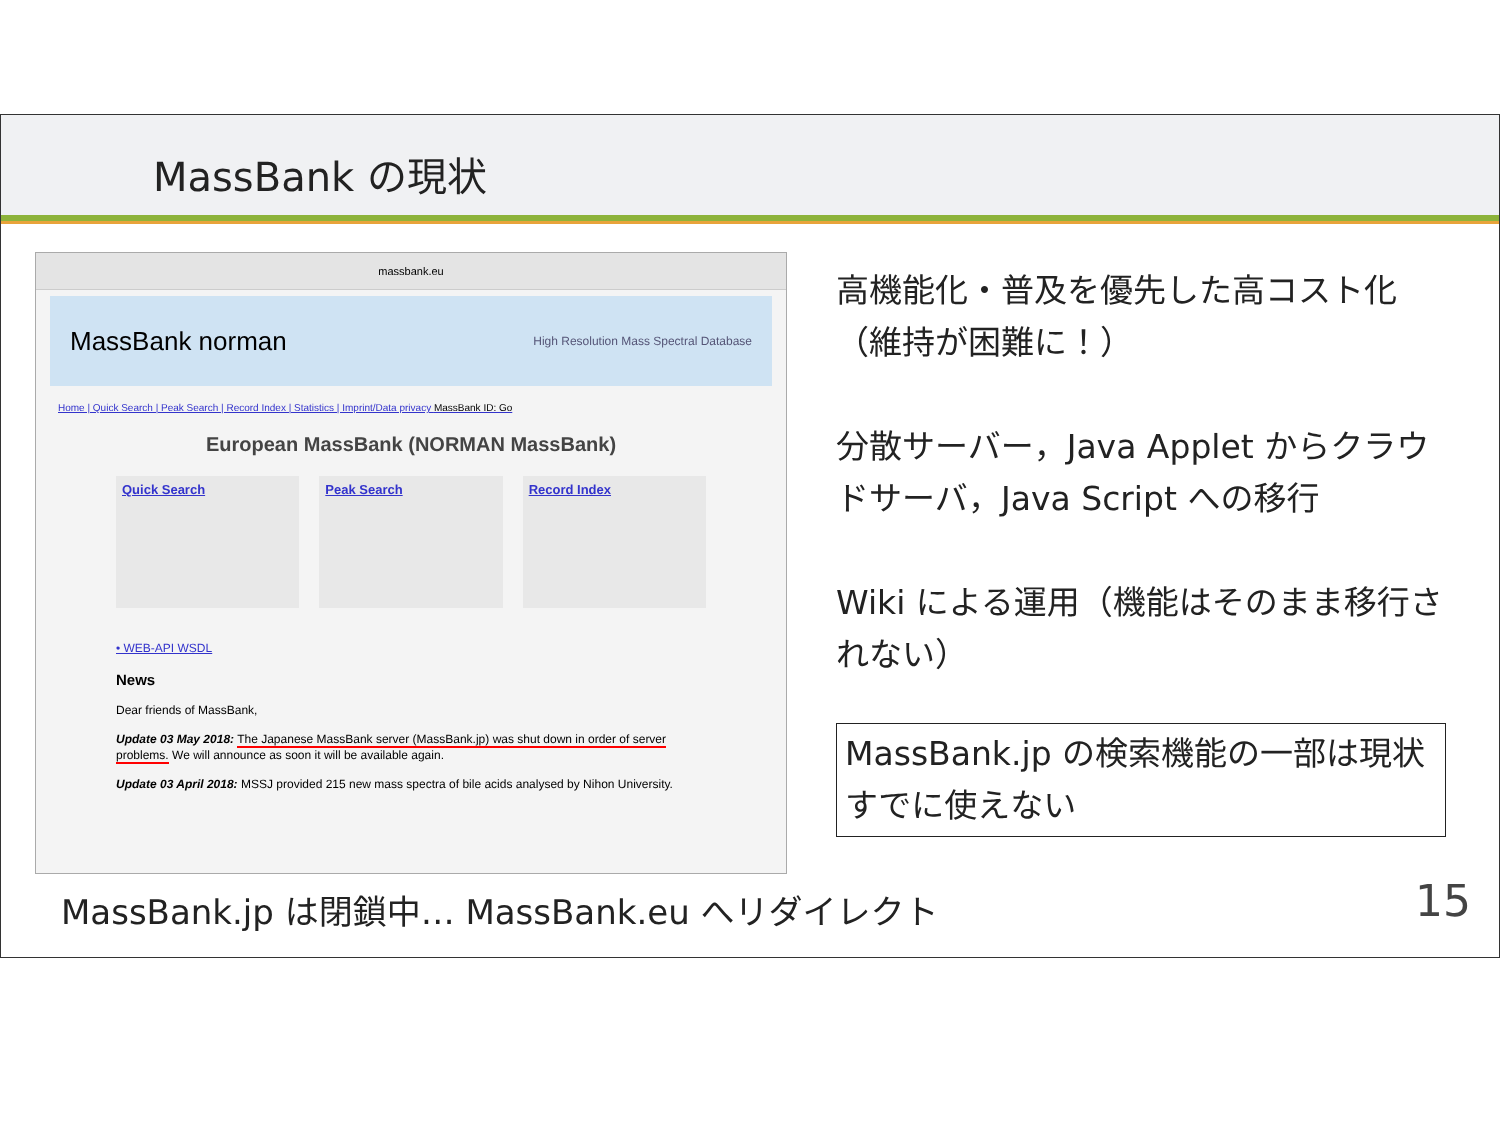MassBank の現状
massbank.eu
MassBank norman High Resolution Mass Spectral Database
Home | Quick Search | Peak Search | Record Index | Statistics | Imprint/Data privacy MassBank ID: Go
European MassBank (NORMAN MassBank)
Quick Search Peak Search Record Index
• WEB-API WSDL
News
Dear friends of MassBank,
Update 03 May 2018: The Japanese MassBank server (MassBank.jp) was shut down in order of server problems. We will announce as soon it will be available again.
Update 03 April 2018: MSSJ provided 215 new mass spectra of bile acids analysed by Nihon University.
高機能化・普及を優先した高コスト化（維持が困難に！）
分散サーバー，Java Applet からクラウドサーバ，Java Script への移行
Wiki による運用（機能はそのまま移行されない）
MassBank.jp の検索機能の一部は現状すでに使えない
MassBank.jp は閉鎖中… MassBank.eu へリダイレクト
15